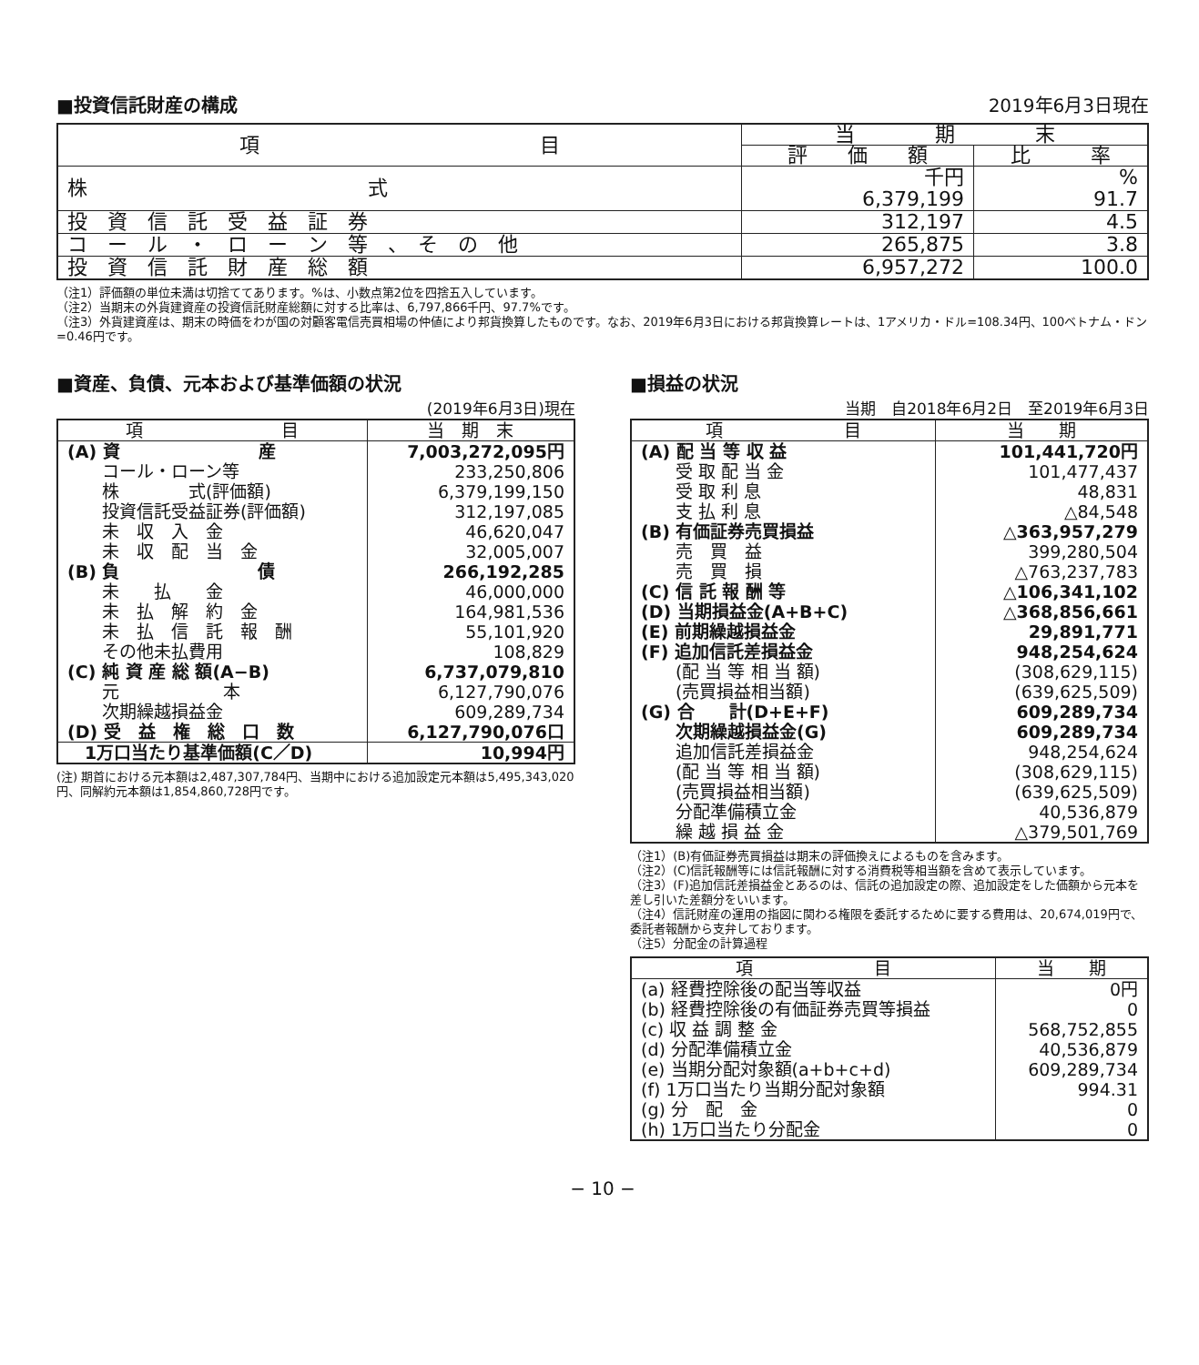■投資信託財産の構成
2019年6月3日現在
| 項 目 | 当 期 末 | |
| --- | --- | --- |
| | 評 価 額 | 比 率 |
| 株 式 | 千円 6,379,199 | % 91.7 |
| 投 資 信 託 受 益 証 券 | 312,197 | 4.5 |
| コ ー ル ・ ロ ー ン 等 、 そ の 他 | 265,875 | 3.8 |
| 投 資 信 託 財 産 総 額 | 6,957,272 | 100.0 |
（注1）評価額の単位未満は切捨ててあります。%は、小数点第2位を四捨五入しています。
（注2）当期末の外貨建資産の投資信託財産総額に対する比率は、6,797,866千円、97.7%です。
（注3）外貨建資産は、期末の時価をわが国の対顧客電信売買相場の仲値により邦貨換算したものです。なお、2019年6月3日における邦貨換算レートは、1アメリカ・ドル=108.34円、100ベトナム・ドン=0.46円です。
■資産、負債、元本および基準価額の状況
(2019年6月3日)現在
| 項 目 | 当 期 末 |
| --- | --- |
| (A) 資 産 | 7,003,272,095円 |
| コール・ローン等 | 233,250,806 |
| 株 式(評価額) | 6,379,199,150 |
| 投資信託受益証券(評価額) | 312,197,085 |
| 未 収 入 金 | 46,620,047 |
| 未 収 配 当 金 | 32,005,007 |
| (B) 負 債 | 266,192,285 |
| 未 払 金 | 46,000,000 |
| 未 払 解 約 金 | 164,981,536 |
| 未 払 信 託 報 酬 | 55,101,920 |
| その他未払費用 | 108,829 |
| (C) 純 資 産 総 額(A−B) | 6,737,079,810 |
| 元 本 | 6,127,790,076 |
| 次期繰越損益金 | 609,289,734 |
| (D) 受 益 権 総 口 数 | 6,127,790,076口 |
| 1万口当たり基準価額(C／D) | 10,994円 |
(注) 期首における元本額は2,487,307,784円、当期中における追加設定元本額は5,495,343,020円、同解約元本額は1,854,860,728円です。
■損益の状況
当期　自2018年6月2日　至2019年6月3日
| 項 目 | 当 期 |
| --- | --- |
| (A) 配 当 等 収 益 | 101,441,720円 |
| 受 取 配 当 金 | 101,477,437 |
| 受 取 利 息 | 48,831 |
| 支 払 利 息 | △84,548 |
| (B) 有価証券売買損益 | △363,957,279 |
| 売 買 益 | 399,280,504 |
| 売 買 損 | △763,237,783 |
| (C) 信 託 報 酬 等 | △106,341,102 |
| (D) 当期損益金(A+B+C) | △368,856,661 |
| (E) 前期繰越損益金 | 29,891,771 |
| (F) 追加信託差損益金 | 948,254,624 |
| (配 当 等 相 当 額) | (308,629,115) |
| (売買損益相当額) | (639,625,509) |
| (G) 合 計(D+E+F) | 609,289,734 |
| 次期繰越損益金(G) | 609,289,734 |
| 追加信託差損益金 | 948,254,624 |
| (配 当 等 相 当 額) | (308,629,115) |
| (売買損益相当額) | (639,625,509) |
| 分配準備積立金 | 40,536,879 |
| 繰 越 損 益 金 | △379,501,769 |
（注1）(B)有価証券売買損益は期末の評価換えによるものを含みます。
（注2）(C)信託報酬等には信託報酬に対する消費税等相当額を含めて表示しています。
（注3）(F)追加信託差損益金とあるのは、信託の追加設定の際、追加設定をした価額から元本を差し引いた差額分をいいます。
（注4）信託財産の運用の指図に関わる権限を委託するために要する費用は、20,674,019円で、委託者報酬から支弁しております。
（注5）分配金の計算過程
| 項 目 | 当 期 |
| --- | --- |
| (a) 経費控除後の配当等収益 | 0円 |
| (b) 経費控除後の有価証券売買等損益 | 0 |
| (c) 収 益 調 整 金 | 568,752,855 |
| (d) 分配準備積立金 | 40,536,879 |
| (e) 当期分配対象額(a+b+c+d) | 609,289,734 |
| (f) 1万口当たり当期分配対象額 | 994.31 |
| (g) 分 配 金 | 0 |
| (h) 1万口当たり分配金 | 0 |
− 10 −